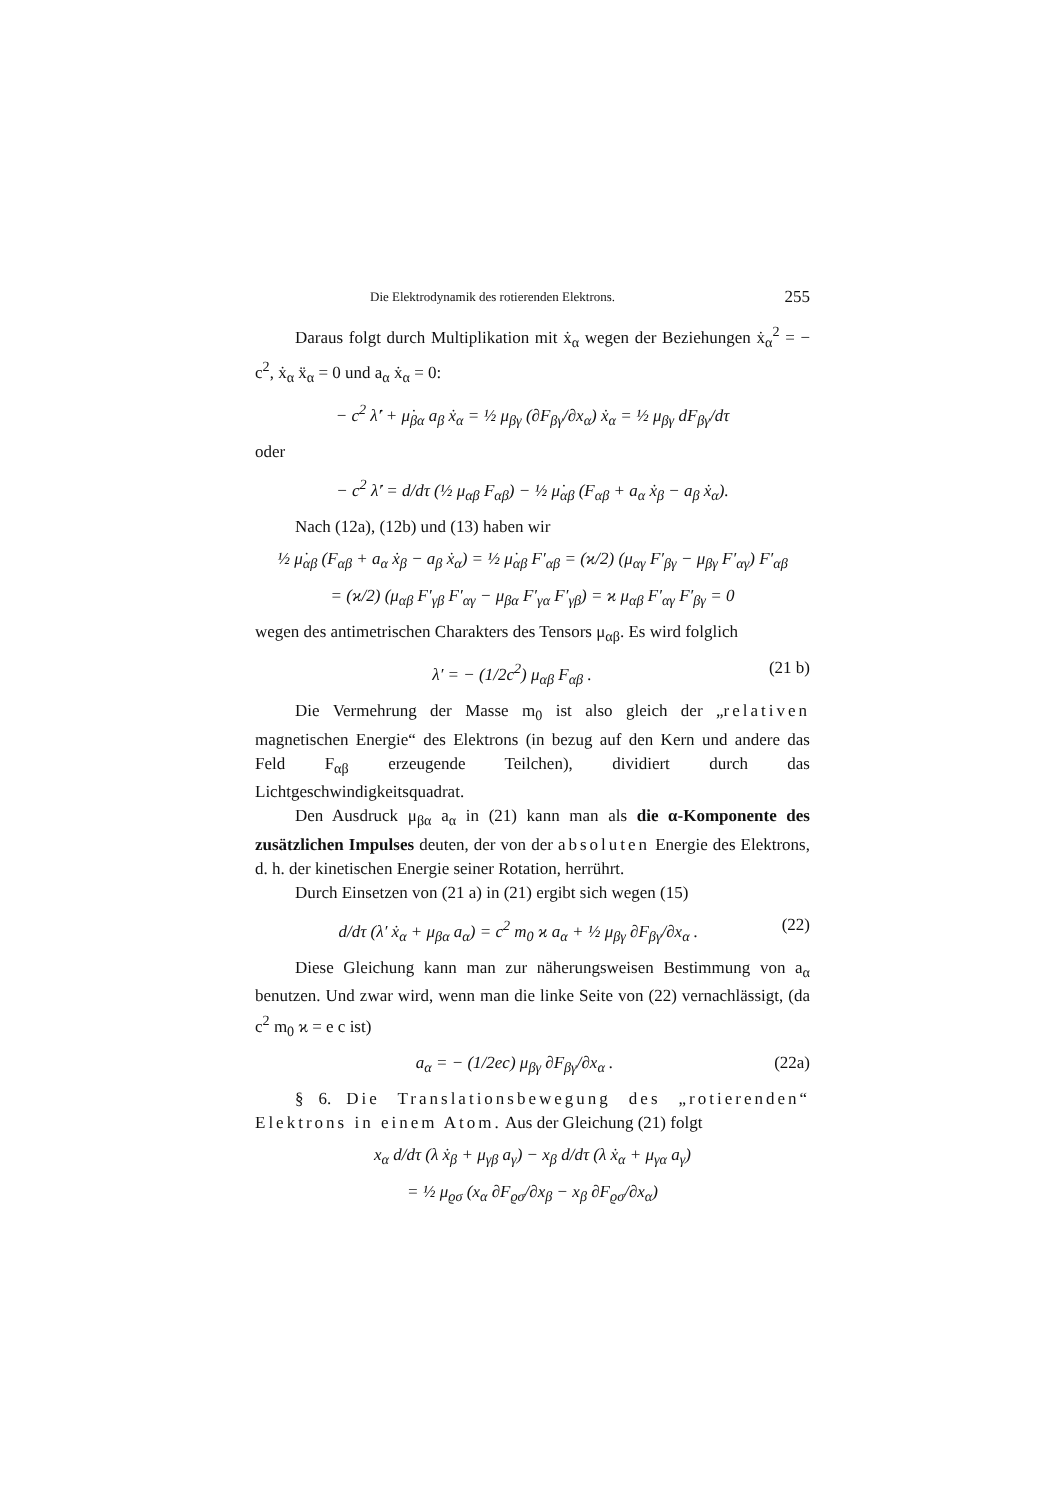Die Elektrodynamik des rotierenden Elektrons. 255
Daraus folgt durch Multiplikation mit ẋ<sub>α</sub> wegen der Beziehungen ẋ<sub>α</sub><sup>2</sup> = − c<sup>2</sup>, ẋ<sub>α</sub> ẍ<sub>α</sub> = 0 und a<sub>α</sub> ẋ<sub>α</sub> = 0:
− c<sup>2</sup> λ̇′ + μ̇<sub>βα</sub> a<sub>β</sub> ẋ<sub>α</sub> = ½ μ<sub>βγ</sub> (∂F<sub>βγ</sub>/∂x<sub>α</sub>) ẋ<sub>α</sub> = ½ μ<sub>βγ</sub> dF<sub>βγ</sub>/dτ
oder
− c<sup>2</sup> λ̇′ = d/dτ (½ μ<sub>αβ</sub> F<sub>αβ</sub>) − ½ μ̇<sub>αβ</sub> (F<sub>αβ</sub> + a<sub>α</sub> ẋ<sub>β</sub> − a<sub>β</sub> ẋ<sub>α</sub>).
Nach (12a), (12b) und (13) haben wir
½ μ̇<sub>αβ</sub> (F<sub>αβ</sub> + a<sub>α</sub> ẋ<sub>β</sub> − a<sub>β</sub> ẋ<sub>α</sub>) = ½ μ̇<sub>αβ</sub> F′<sub>αβ</sub> = (ϰ/2) (μ<sub>αγ</sub> F′<sub>βγ</sub> − μ<sub>βγ</sub> F′<sub>αγ</sub>) F′<sub>αβ</sub>
= (ϰ/2) (μ<sub>αβ</sub> F′<sub>γβ</sub> F′<sub>αγ</sub> − μ<sub>βα</sub> F′<sub>γα</sub> F′<sub>γβ</sub>) = ϰ μ<sub>αβ</sub> F′<sub>αγ</sub> F′<sub>βγ</sub> = 0
wegen des antimetrischen Charakters des Tensors μ<sub>αβ</sub>. Es wird folglich
λ′ = − (1/2c<sup>2</sup>) μ<sub>αβ</sub> F<sub>αβ</sub> . (21 b)
Die Vermehrung der Masse m<sub>0</sub> ist also gleich der „relativen magnetischen Energie“ des Elektrons (in bezug auf den Kern und andere das Feld F<sub>αβ</sub> erzeugende Teilchen), dividiert durch das Lichtgeschwindigkeitsquadrat.
Den Ausdruck μ<sub>βα</sub> a<sub>α</sub> in (21) kann man als die α-Komponente des zusätzlichen Impulses deuten, der von der absoluten Energie des Elektrons, d. h. der kinetischen Energie seiner Rotation, herrührt.
Durch Einsetzen von (21 a) in (21) ergibt sich wegen (15)
d/dτ (λ′ ẋ<sub>α</sub> + μ<sub>βα</sub> a<sub>α</sub>) = c<sup>2</sup> m<sub>0</sub> ϰ a<sub>α</sub> + ½ μ<sub>βγ</sub> ∂F<sub>βγ</sub>/∂x<sub>α</sub> . (22)
Diese Gleichung kann man zur näherungsweisen Bestimmung von a<sub>α</sub> benutzen. Und zwar wird, wenn man die linke Seite von (22) vernachlässigt, (da c<sup>2</sup> m<sub>0</sub> ϰ = e c ist)
a<sub>α</sub> = − (1/2ec) μ<sub>βγ</sub> ∂F<sub>βγ</sub>/∂x<sub>α</sub> . (22a)
§ 6. Die Translationsbewegung des „rotierenden“ Elektrons in einem Atom. Aus der Gleichung (21) folgt
x<sub>α</sub> d/dτ (λ ẋ<sub>β</sub> + μ<sub>γβ</sub> a<sub>γ</sub>) − x<sub>β</sub> d/dτ (λ ẋ<sub>α</sub> + μ<sub>γα</sub> a<sub>γ</sub>)
= ½ μ<sub>ϱσ</sub> (x<sub>α</sub> ∂F<sub>ϱσ</sub>/∂x<sub>β</sub> − x<sub>β</sub> ∂F<sub>ϱσ</sub>/∂x<sub>α</sub>)